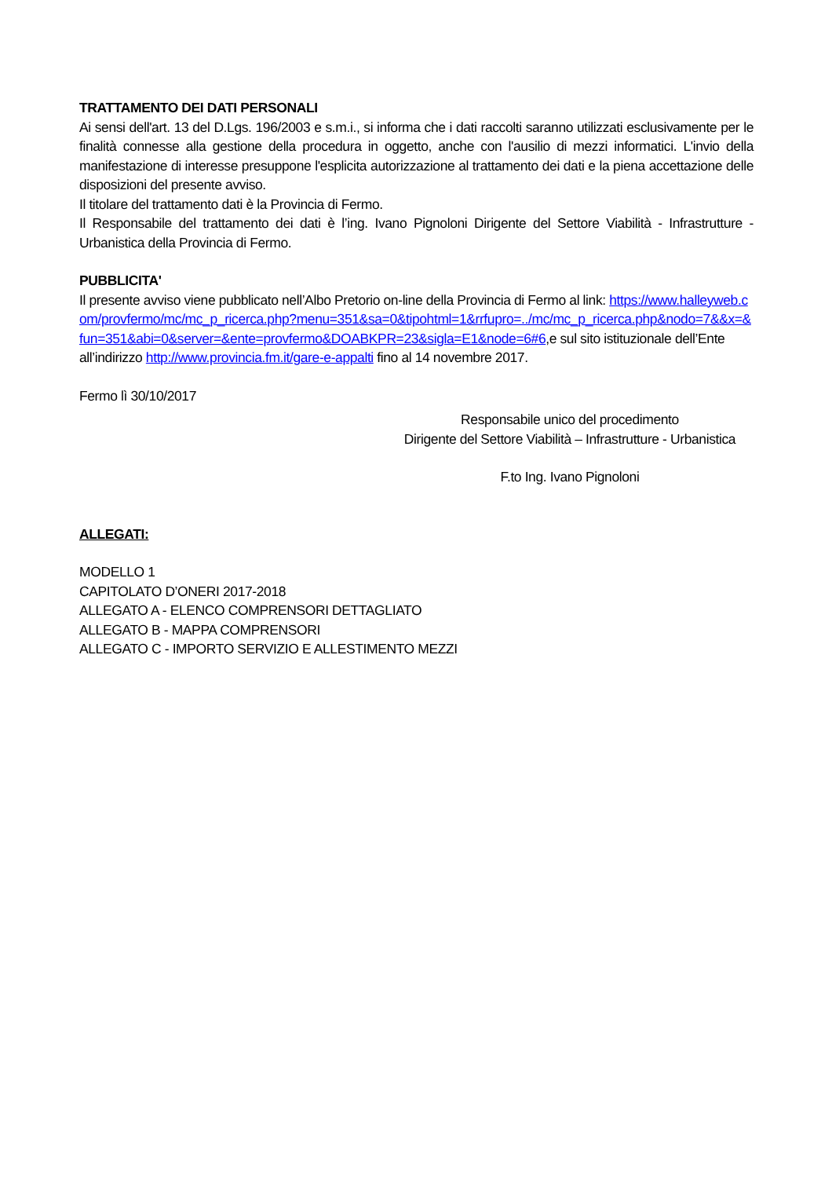TRATTAMENTO DEI DATI PERSONALI
Ai sensi dell'art. 13 del D.Lgs. 196/2003 e s.m.i., si informa che i dati raccolti saranno utilizzati esclusivamente per le finalità connesse alla gestione della procedura in oggetto, anche con l'ausilio di mezzi informatici. L'invio della manifestazione di interesse presuppone l'esplicita autorizzazione al trattamento dei dati e la piena accettazione delle disposizioni del presente avviso.
Il titolare del trattamento dati è la Provincia di Fermo.
Il Responsabile del trattamento dei dati è l’ing. Ivano Pignoloni Dirigente del Settore Viabilità - Infrastrutture - Urbanistica della Provincia di Fermo.
PUBBLICITA'
Il presente avviso viene pubblicato nell’Albo Pretorio on-line della Provincia di Fermo al link: https://www.halleyweb.com/provfermo/mc/mc_p_ricerca.php?menu=351&sa=0&tipohtml=1&rrfupro=../mc/mc_p_ricerca.php&nodo=7&&x=&fun=351&abi=0&server=&ente=provfermo&DOABKPR=23&sigla=E1&node=6#6,e sul sito istituzionale dell’Ente all’indirizzo http://www.provincia.fm.it/gare-e-appalti fino al 14 novembre 2017.
Fermo lì 30/10/2017
Responsabile unico del procedimento
Dirigente del Settore Viabilità – Infrastrutture - Urbanistica
F.to Ing. Ivano Pignoloni
ALLEGATI:
MODELLO 1
CAPITOLATO D’ONERI 2017-2018
ALLEGATO A - ELENCO COMPRENSORI DETTAGLIATO
ALLEGATO B - MAPPA COMPRENSORI
ALLEGATO C - IMPORTO SERVIZIO E ALLESTIMENTO MEZZI